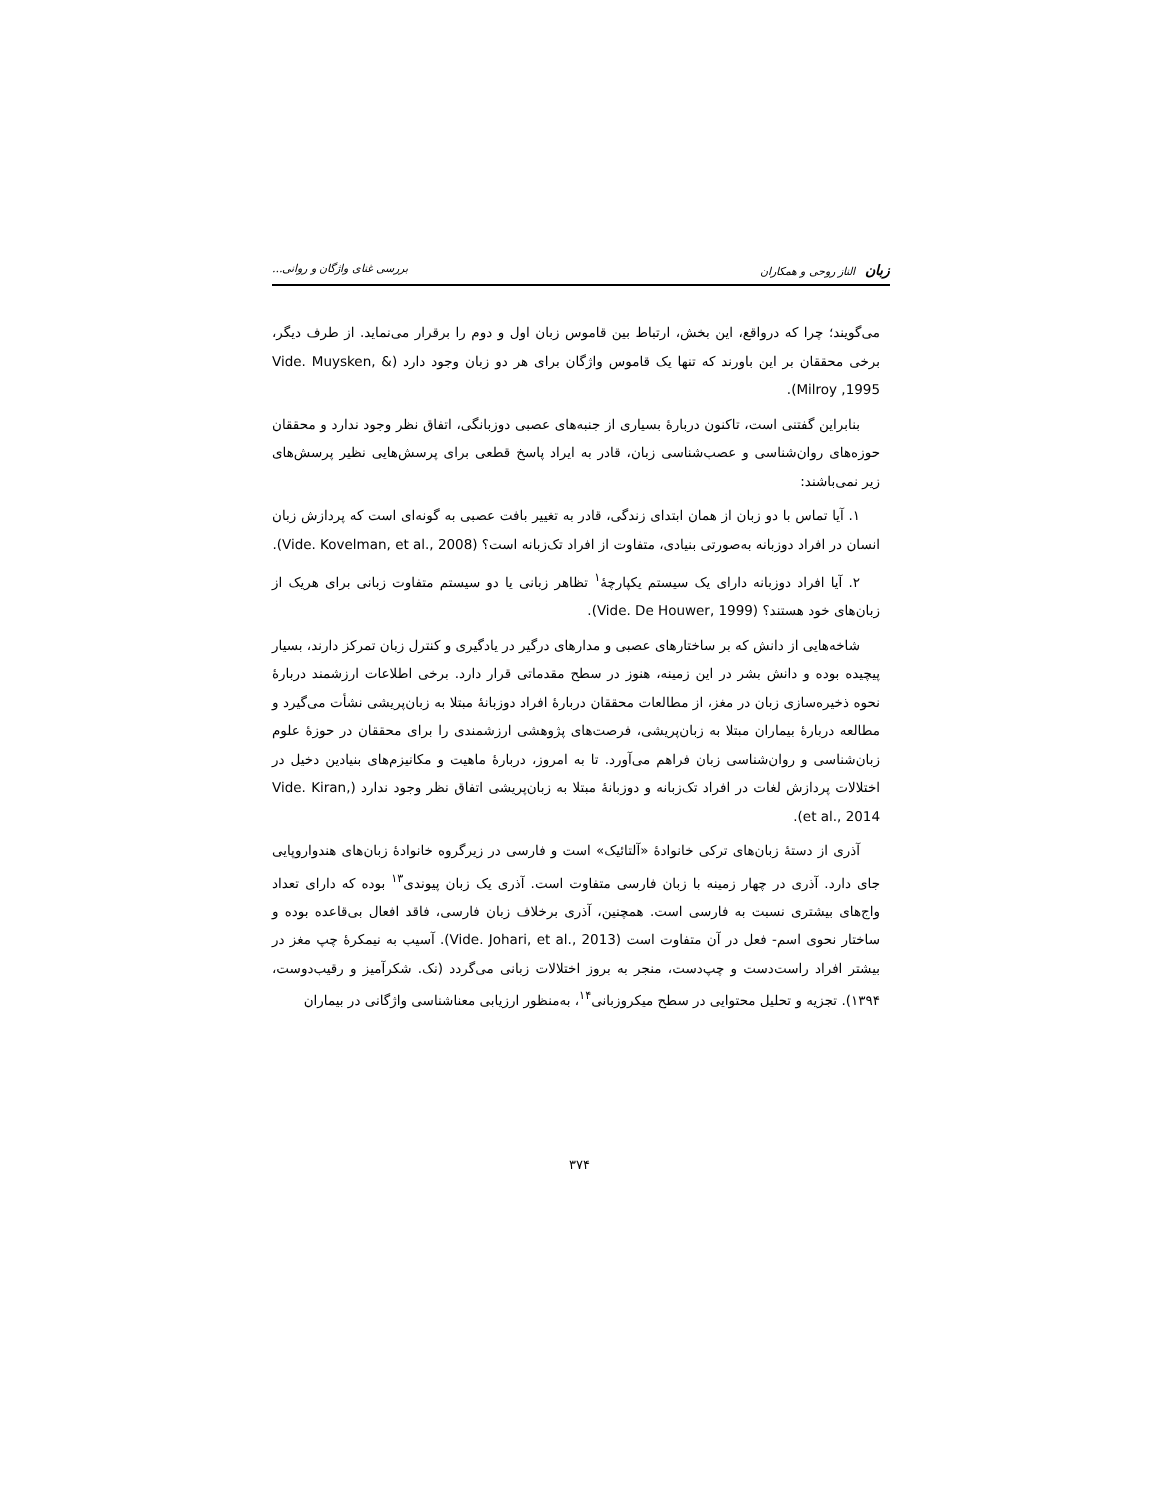زبان الناز روحی و همکاران بررسی غنای واژگان و روانی...
می‌گویند؛ چرا که درواقع، این بخش، ارتباط بین قاموس زبان اول و دوم را برقرار می‌نماید. از طرف دیگر، برخی محققان بر این باورند که تنها یک قاموس واژگان برای هر دو زبان وجود دارد (Vide. Muysken, & Milroy ,1995).
بنابراین گفتنی است، تاکنون دربارهٔ بسیاری از جنبه‌های عصبی دوزبانگی، اتفاق نظر وجود ندارد و محققان حوزه‌های روان‌شناسی و عصب‌شناسی زبان، قادر به ایراد پاسخ قطعی برای پرسش‌هایی نظیر پرسش‌های زیر نمی‌باشند:
۱. آیا تماس با دو زبان از همان ابتدای زندگی، قادر به تغییر بافت عصبی به گونه‌ای است که پردازش زبان انسان در افراد دوزبانه به‌صورتی بنیادی، متفاوت از افراد تک‌زبانه است؟ (Vide. Kovelman, et al., 2008).
۲. آیا افراد دوزبانه دارای یک سیستم یکپارچهٔ<sup>۱</sup> تظاهر زبانی یا دو سیستم متفاوت زبانی برای هریک از زبان‌های خود هستند؟ (Vide. De Houwer, 1999).
شاخه‌هایی از دانش که بر ساختارهای عصبی و مدارهای درگیر در یادگیری و کنترل زبان تمرکز دارند، بسیار پیچیده بوده و دانش بشر در این زمینه، هنوز در سطح مقدماتی قرار دارد. برخی اطلاعات ارزشمند دربارهٔ نحوه ذخیره‌سازی زبان در مغز، از مطالعات محققان دربارهٔ افراد دوزبانهٔ مبتلا به زبان‌پریشی نشأت می‌گیرد و مطالعه دربارهٔ بیماران مبتلا به زبان‌پریشی، فرصت‌های پژوهشی ارزشمندی را برای محققان در حوزهٔ علوم زبان‌شناسی و روان‌شناسی زبان فراهم می‌آورد. تا به امروز، دربارهٔ ماهیت و مکانیزم‌های بنیادین دخیل در اختلالات پردازش لغات در افراد تک‌زبانه و دوزبانهٔ مبتلا به زبان‌پریشی اتفاق نظر وجود ندارد (Vide. Kiran, et al., 2014).
آذری از دستهٔ زبان‌های ترکی خانوادهٔ «آلتائیک» است و فارسی در زیرگروه خانوادهٔ زبان‌های هندواروپایی جای دارد. آذری در چهار زمینه با زبان فارسی متفاوت است. آذری یک زبان پیوندی<sup>۱۳</sup> بوده که دارای تعداد واج‌های بیشتری نسبت به فارسی است. همچنین، آذری برخلاف زبان فارسی، فاقد افعال بی‌قاعده بوده و ساختار نحوی اسم- فعل در آن متفاوت است (Vide. Johari, et al., 2013). آسیب به نیمکرهٔ چپ مغز در بیشتر افراد راست‌دست و چپ‌دست، منجر به بروز اختلالات زبانی می‌گردد (نک. شکرآمیز و رقیب‌دوست، ۱۳۹۴). تجزیه و تحلیل محتوایی در سطح میکروزبانی<sup>۱۴</sup>، به‌منظور ارزیابی معناشناسی واژگانی در بیماران
۳۷۴